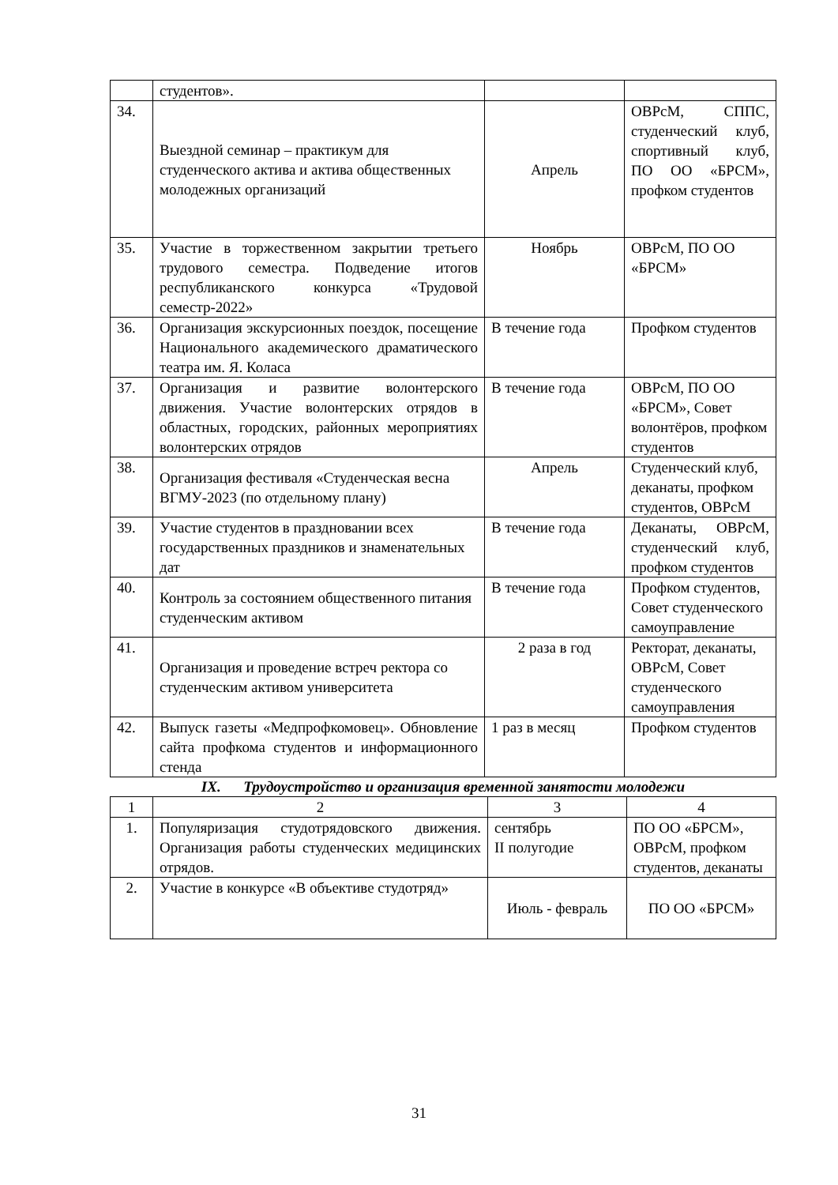| | студентов». | | |
| 34. | Выездной семинар – практикум для студенческого актива и актива общественных молодежных организаций | Апрель | ОВРсМ, СППС, студенческий клуб, спортивный клуб, ПО ОО «БРСМ», профком студентов |
| 35. | Участие в торжественном закрытии третьего трудового семестра. Подведение итогов республиканского конкурса «Трудовой семестр-2022» | Ноябрь | ОВРсМ, ПО ОО «БРСМ» |
| 36. | Организация экскурсионных поездок, посещение Национального академического драматического театра им. Я. Коласа | В течение года | Профком студентов |
| 37. | Организация и развитие волонтерского движения. Участие волонтерских отрядов в областных, городских, районных мероприятиях волонтерских отрядов | В течение года | ОВРсМ, ПО ОО «БРСМ», Совет волонтёров, профком студентов |
| 38. | Организация фестиваля «Студенческая весна ВГМУ-2023 (по отдельному плану) | Апрель | Студенческий клуб, деканаты, профком студентов, ОВРсМ |
| 39. | Участие студентов в праздновании всех государственных праздников и знаменательных дат | В течение года | Деканаты, ОВРсМ, студенческий клуб, профком студентов |
| 40. | Контроль за состоянием общественного питания студенческим активом | В течение года | Профком студентов, Совет студенческого самоуправление |
| 41. | Организация и проведение встреч ректора со студенческим активом университета | 2 раза в год | Ректорат, деканаты, ОВРсМ, Совет студенческого самоуправления |
| 42. | Выпуск газеты «Медпрофкомовец». Обновление сайта профкома студентов и информационного стенда | 1 раз в месяц | Профком студентов |
IX. Трудоустройство и организация временной занятости молодежи
| 1 | 2 | 3 | 4 |
| 1. | Популяризация студотрядовского движения. Организация работы студенческих медицинских отрядов. | сентябрь II полугодие | ПО ОО «БРСМ», ОВРсМ, профком студентов, деканаты |
| 2. | Участие в конкурсе «В объективе студотряд» | Июль - февраль | ПО ОО «БРСМ» |
31